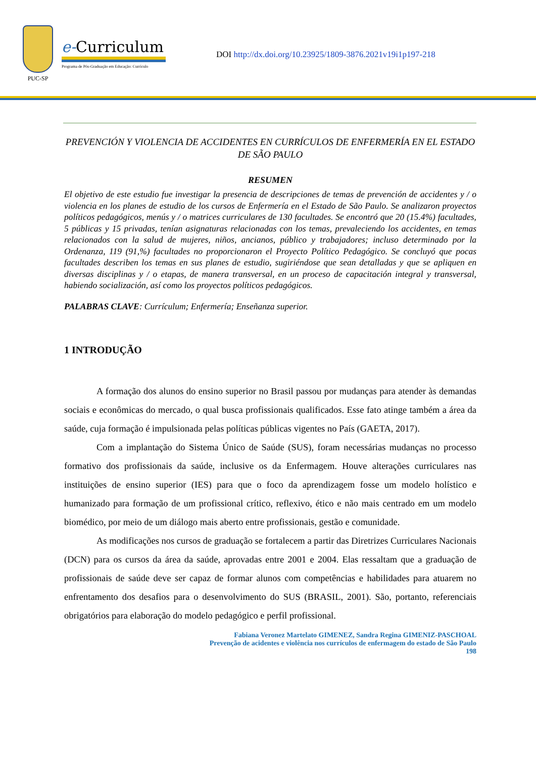PUC-SP
e-Curriculum
Programa de Pós-Graduação em Educação: Currículo
DOI http://dx.doi.org/10.23925/1809-3876.2021v19i1p197-218
PREVENCIÓN Y VIOLENCIA DE ACCIDENTES EN CURRÍCULOS DE ENFERMERÍA EN EL ESTADO DE SÃO PAULO
RESUMEN
El objetivo de este estudio fue investigar la presencia de descripciones de temas de prevención de accidentes y / o violencia en los planes de estudio de los cursos de Enfermería en el Estado de São Paulo. Se analizaron proyectos políticos pedagógicos, menús y / o matrices curriculares de 130 facultades. Se encontró que 20 (15.4%) facultades, 5 públicas y 15 privadas, tenían asignaturas relacionadas con los temas, prevaleciendo los accidentes, en temas relacionados con la salud de mujeres, niños, ancianos, público y trabajadores; incluso determinado por la Ordenanza, 119 (91,%) facultades no proporcionaron el Proyecto Político Pedagógico. Se concluyó que pocas facultades describen los temas en sus planes de estudio, sugiriéndose que sean detalladas y que se apliquen en diversas disciplinas y / o etapas, de manera transversal, en un proceso de capacitación integral y transversal, habiendo socialización, así como los proyectos políticos pedagógicos.
PALABRAS CLAVE: Currículum; Enfermería; Enseñanza superior.
1 INTRODUÇÃO
A formação dos alunos do ensino superior no Brasil passou por mudanças para atender às demandas sociais e econômicas do mercado, o qual busca profissionais qualificados. Esse fato atinge também a área da saúde, cuja formação é impulsionada pelas políticas públicas vigentes no País (GAETA, 2017).
Com a implantação do Sistema Único de Saúde (SUS), foram necessárias mudanças no processo formativo dos profissionais da saúde, inclusive os da Enfermagem. Houve alterações curriculares nas instituições de ensino superior (IES) para que o foco da aprendizagem fosse um modelo holístico e humanizado para formação de um profissional crítico, reflexivo, ético e não mais centrado em um modelo biomédico, por meio de um diálogo mais aberto entre profissionais, gestão e comunidade.
As modificações nos cursos de graduação se fortalecem a partir das Diretrizes Curriculares Nacionais (DCN) para os cursos da área da saúde, aprovadas entre 2001 e 2004. Elas ressaltam que a graduação de profissionais de saúde deve ser capaz de formar alunos com competências e habilidades para atuarem no enfrentamento dos desafios para o desenvolvimento do SUS (BRASIL, 2001). São, portanto, referenciais obrigatórios para elaboração do modelo pedagógico e perfil profissional.
Fabiana Veronez Martelato GIMENEZ, Sandra Regina GIMENIZ-PASCHOAL
Prevenção de acidentes e violência nos currículos de enfermagem do estado de São Paulo
198